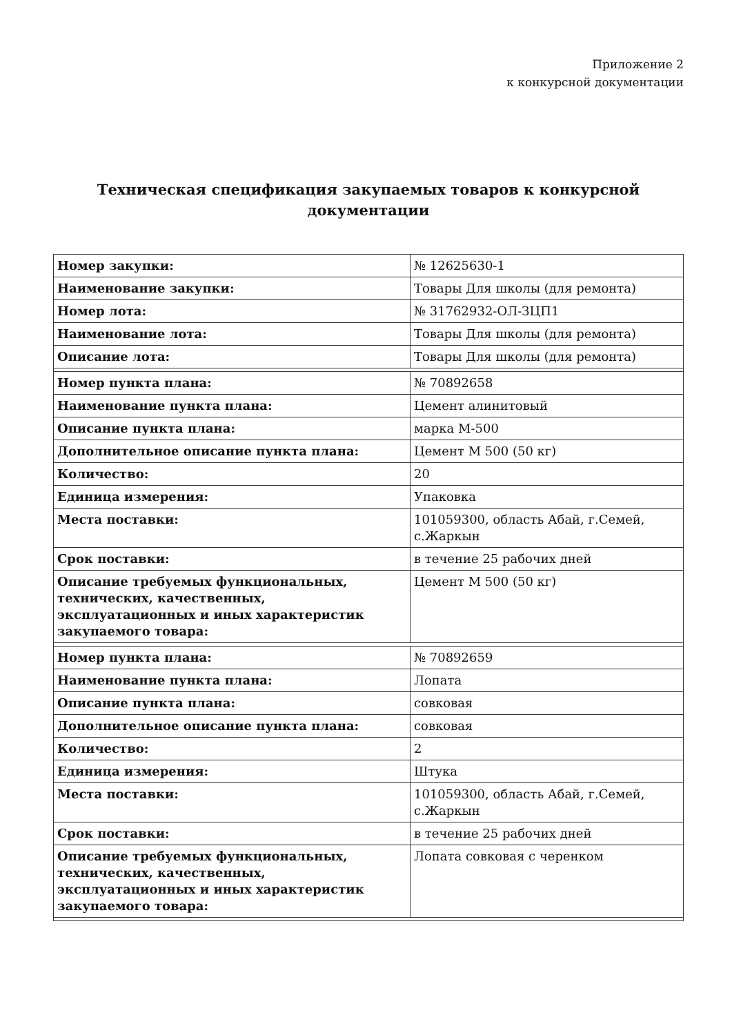Приложение 2
к конкурсной документации
Техническая спецификация закупаемых товаров к конкурсной документации
| Номер закупки: | № 12625630-1 |
| Наименование закупки: | Товары Для школы (для ремонта) |
| Номер лота: | № 31762932-ОЛ-ЗЦП1 |
| Наименование лота: | Товары Для школы (для ремонта) |
| Описание лота: | Товары Для школы (для ремонта) |
| Номер пункта плана: | № 70892658 |
| Наименование пункта плана: | Цемент алинитовый |
| Описание пункта плана: | марка М-500 |
| Дополнительное описание пункта плана: | Цемент М 500 (50 кг) |
| Количество: | 20 |
| Единица измерения: | Упаковка |
| Места поставки: | 101059300, область Абай, г.Семей, с.Жаркын |
| Срок поставки: | в течение 25 рабочих дней |
| Описание требуемых функциональных, технических, качественных, эксплуатационных и иных характеристик закупаемого товара: | Цемент М 500 (50 кг) |
| Номер пункта плана: | № 70892659 |
| Наименование пункта плана: | Лопата |
| Описание пункта плана: | совковая |
| Дополнительное описание пункта плана: | совковая |
| Количество: | 2 |
| Единица измерения: | Штука |
| Места поставки: | 101059300, область Абай, г.Семей, с.Жаркын |
| Срок поставки: | в течение 25 рабочих дней |
| Описание требуемых функциональных, технических, качественных, эксплуатационных и иных характеристик закупаемого товара: | Лопата совковая с черенком |